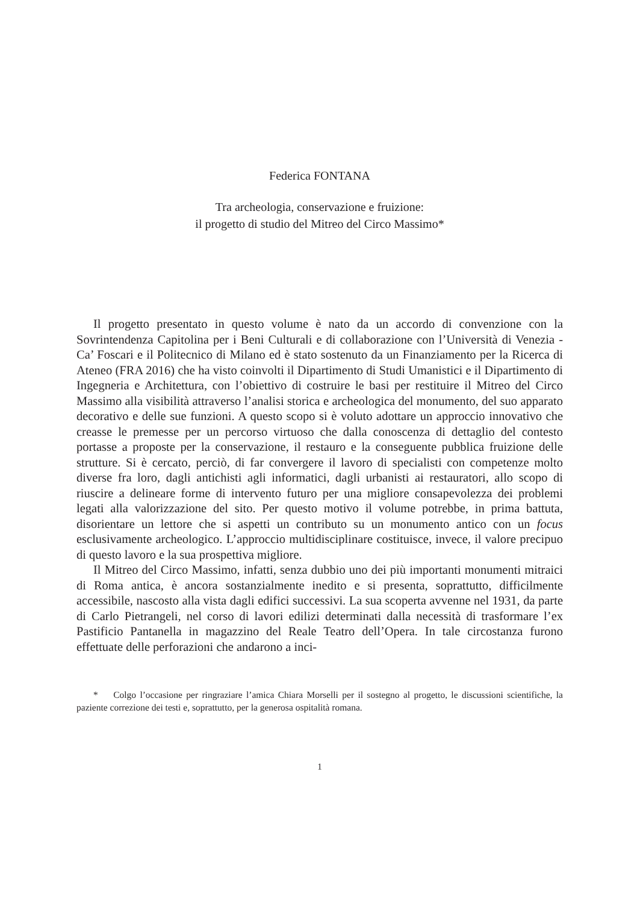Federica FONTANA
Tra archeologia, conservazione e fruizione:
il progetto di studio del Mitreo del Circo Massimo*
Il progetto presentato in questo volume è nato da un accordo di convenzione con la Sovrintendenza Capitolina per i Beni Culturali e di collaborazione con l’Università di Venezia - Ca’ Foscari e il Politecnico di Milano ed è stato sostenuto da un Finanziamento per la Ricerca di Ateneo (FRA 2016) che ha visto coinvolti il Dipartimento di Studi Umanistici e il Dipartimento di Ingegneria e Architettura, con l’obiettivo di costruire le basi per restituire il Mitreo del Circo Massimo alla visibilità attraverso l’analisi storica e archeologica del monumento, del suo apparato decorativo e delle sue funzioni. A questo scopo si è voluto adottare un approccio innovativo che creasse le premesse per un percorso virtuoso che dalla conoscenza di dettaglio del contesto portasse a proposte per la conservazione, il restauro e la conseguente pubblica fruizione delle strutture. Si è cercato, perciò, di far convergere il lavoro di specialisti con competenze molto diverse fra loro, dagli antichisti agli informatici, dagli urbanisti ai restauratori, allo scopo di riuscire a delineare forme di intervento futuro per una migliore consapevolezza dei problemi legati alla valorizzazione del sito. Per questo motivo il volume potrebbe, in prima battuta, disorientare un lettore che si aspetti un contributo su un monumento antico con un focus esclusivamente archeologico. L’approccio multidisciplinare costituisce, invece, il valore precipuo di questo lavoro e la sua prospettiva migliore.
Il Mitreo del Circo Massimo, infatti, senza dubbio uno dei più importanti monumenti mitraici di Roma antica, è ancora sostanzialmente inedito e si presenta, soprattutto, difficilmente accessibile, nascosto alla vista dagli edifici successivi. La sua scoperta avvenne nel 1931, da parte di Carlo Pietrangeli, nel corso di lavori edilizi determinati dalla necessità di trasformare l’ex Pastificio Pantanella in magazzino del Reale Teatro dell’Opera. In tale circostanza furono effettuate delle perforazioni che andarono a inci-
* Colgo l’occasione per ringraziare l’amica Chiara Morselli per il sostegno al progetto, le discussioni scientifiche, la paziente correzione dei testi e, soprattutto, per la generosa ospitalità romana.
1